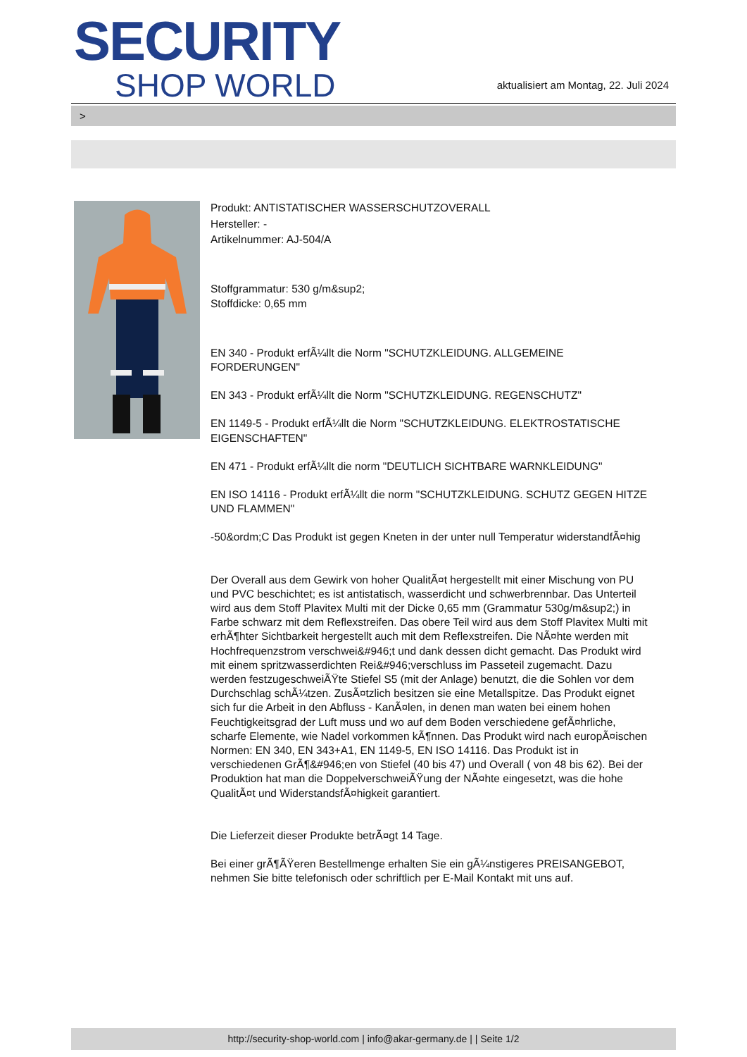SECURITY
SHOP WORLD
aktualisiert am Montag, 22. Juli 2024
>
Produkt: ANTISTATISCHER WASSERSCHUTZOVERALL
Hersteller: -
Artikelnummer: AJ-504/A
Stoffgrammatur: 530 g/m&sup2;
Stoffdicke: 0,65 mm
EN 340 - Produkt erfÃ¼llt die Norm "SCHUTZKLEIDUNG. ALLGEMEINE FORDERUNGEN"
EN 343 - Produkt erfÃ¼llt die Norm "SCHUTZKLEIDUNG. REGENSCHUTZ"
EN 1149-5 - Produkt erfÃ¼llt die Norm "SCHUTZKLEIDUNG. ELEKTROSTATISCHE EIGENSCHAFTEN"
EN 471 - Produkt erfÃ¼llt die norm "DEUTLICH SICHTBARE WARNKLEIDUNG"
EN ISO 14116 - Produkt erfÃ¼llt die norm "SCHUTZKLEIDUNG. SCHUTZ GEGEN HITZE UND FLAMMEN"
-50&ordm;C Das Produkt ist gegen Kneten in der unter null Temperatur widerstandfÃ¤hig
Der Overall aus dem Gewirk von hoher QualitÃ¤t hergestellt mit einer Mischung von PU und PVC beschichtet; es ist antistatisch, wasserdicht und schwerbrennbar. Das Unterteil wird aus dem Stoff Plavitex Multi mit der Dicke 0,65 mm (Grammatur 530g/m&sup2;) in Farbe schwarz mit dem Reflexstreifen. Das obere Teil wird aus dem Stoff Plavitex Multi mit erhÃ¶hter Sichtbarkeit hergestellt auch mit dem Reflexstreifen. Die NÃ¤hte werden mit Hochfrequenzstrom verschwei&#946;t und dank dessen dicht gemacht. Das Produkt wird mit einem spritzwasserdichten Rei&#946;verschluss im Passeteil zugemacht. Dazu werden festzugeschweiÃŸte Stiefel S5 (mit der Anlage) benutzt, die die Sohlen vor dem Durchschlag schÃ¼tzen. ZusÃ¤tzlich besitzen sie eine Metallspitze. Das Produkt eignet sich fur die Arbeit in den Abfluss - KanÃ¤len, in denen man waten bei einem hohen Feuchtigkeitsgrad der Luft muss und wo auf dem Boden verschiedene gefÃ¤hrliche, scharfe Elemente, wie Nadel vorkommen kÃ¶nnen. Das Produkt wird nach europÃ¤ischen Normen: EN 340, EN 343+A1, EN 1149-5, EN ISO 14116. Das Produkt ist in verschiedenen GrÃ¶&#946;en von Stiefel (40 bis 47) und Overall ( von 48 bis 62). Bei der Produktion hat man die DoppelverschweiÃŸung der NÃ¤hte eingesetzt, was die hohe QualitÃ¤t und WiderstandsfÃ¤higkeit garantiert.
Die Lieferzeit dieser Produkte betrÃ¤gt 14 Tage.
Bei einer grÃ¶ÃŸeren Bestellmenge erhalten Sie ein gÃ¼nstigeres PREISANGEBOT, nehmen Sie bitte telefonisch oder schriftlich per E-Mail Kontakt mit uns auf.
http://security-shop-world.com | info@akar-germany.de | | Seite 1/2